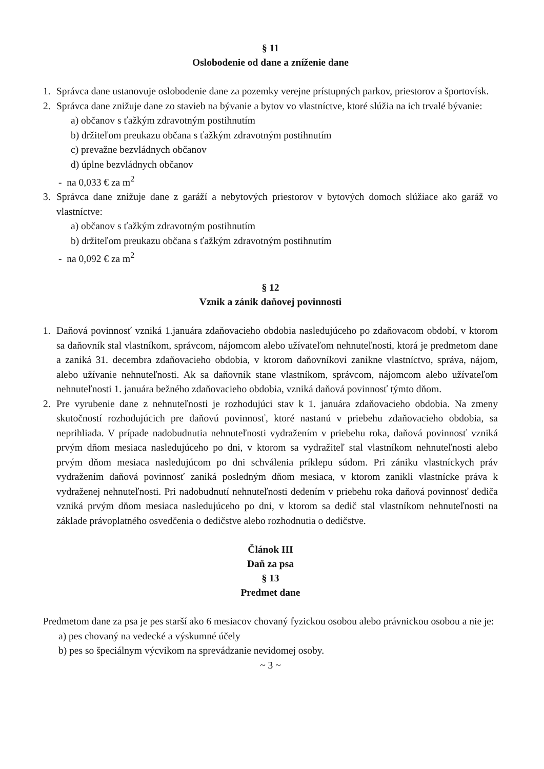§ 11
Oslobodenie od dane a zníženie dane
1. Správca dane ustanovuje oslobodenie dane za pozemky verejne prístupných parkov, priestorov a športovísk.
2. Správca dane znižuje dane zo stavieb na bývanie a bytov vo vlastníctve, ktoré slúžia na ich trvalé bývanie:
a) občanov s ťažkým zdravotným postihnutím
b) držiteľom preukazu občana s ťažkým zdravotným postihnutím
c) prevažne bezvládnych občanov
d) úplne bezvládnych občanov
- na 0,033 € za m<sup>2</sup>
3. Správca dane znižuje dane z garáží a nebytových priestorov v bytových domoch slúžiace ako garáž vo vlastníctve:
a) občanov s ťažkým zdravotným postihnutím
b) držiteľom preukazu občana s ťažkým zdravotným postihnutím
- na 0,092 € za m<sup>2</sup>
§ 12
Vznik a zánik daňovej povinnosti
1. Daňová povinnosť vzniká 1.januára zdaňovacieho obdobia nasledujúceho po zdaňovacom období, v ktorom sa daňovník stal vlastníkom, správcom, nájomcom alebo užívateľom nehnuteľnosti, ktorá je predmetom dane a zaniká 31. decembra zdaňovacieho obdobia, v ktorom daňovníkovi zanikne vlastníctvo, správa, nájom, alebo užívanie nehnuteľnosti. Ak sa daňovník stane vlastníkom, správcom, nájomcom alebo užívateľom nehnuteľnosti 1. januára bežného zdaňovacieho obdobia, vzniká daňová povinnosť týmto dňom.
2. Pre vyrubenie dane z nehnuteľnosti je rozhodujúci stav k 1. januára zdaňovacieho obdobia. Na zmeny skutočností rozhodujúcich pre daňovú povinnosť, ktoré nastanú v priebehu zdaňovacieho obdobia, sa neprihliada. V prípade nadobudnutia nehnuteľnosti vydražením v priebehu roka, daňová povinnosť vzniká prvým dňom mesiaca nasledujúceho po dni, v ktorom sa vydražiteľ stal vlastníkom nehnuteľnosti alebo prvým dňom mesiaca nasledujúcom po dni schválenia príklepu súdom. Pri zániku vlastníckych práv vydražením daňová povinnosť zaniká posledným dňom mesiaca, v ktorom zanikli vlastnícke práva k vydraženej nehnuteľnosti. Pri nadobudnutí nehnuteľnosti dedením v priebehu roka daňová povinnosť dediča vzniká prvým dňom mesiaca nasledujúceho po dni, v ktorom sa dedič stal vlastníkom nehnuteľnosti na základe právoplatného osvedčenia o dedičstve alebo rozhodnutia o dedičstve.
Článok III
Daň za psa
§ 13
Predmet dane
Predmetom dane za psa je pes starší ako 6 mesiacov chovaný fyzickou osobou alebo právnickou osobou a nie je:
a) pes chovaný na vedecké a výskumné účely
b) pes so špeciálnym výcvikom na sprevádzanie nevidomej osoby.
~ 3 ~